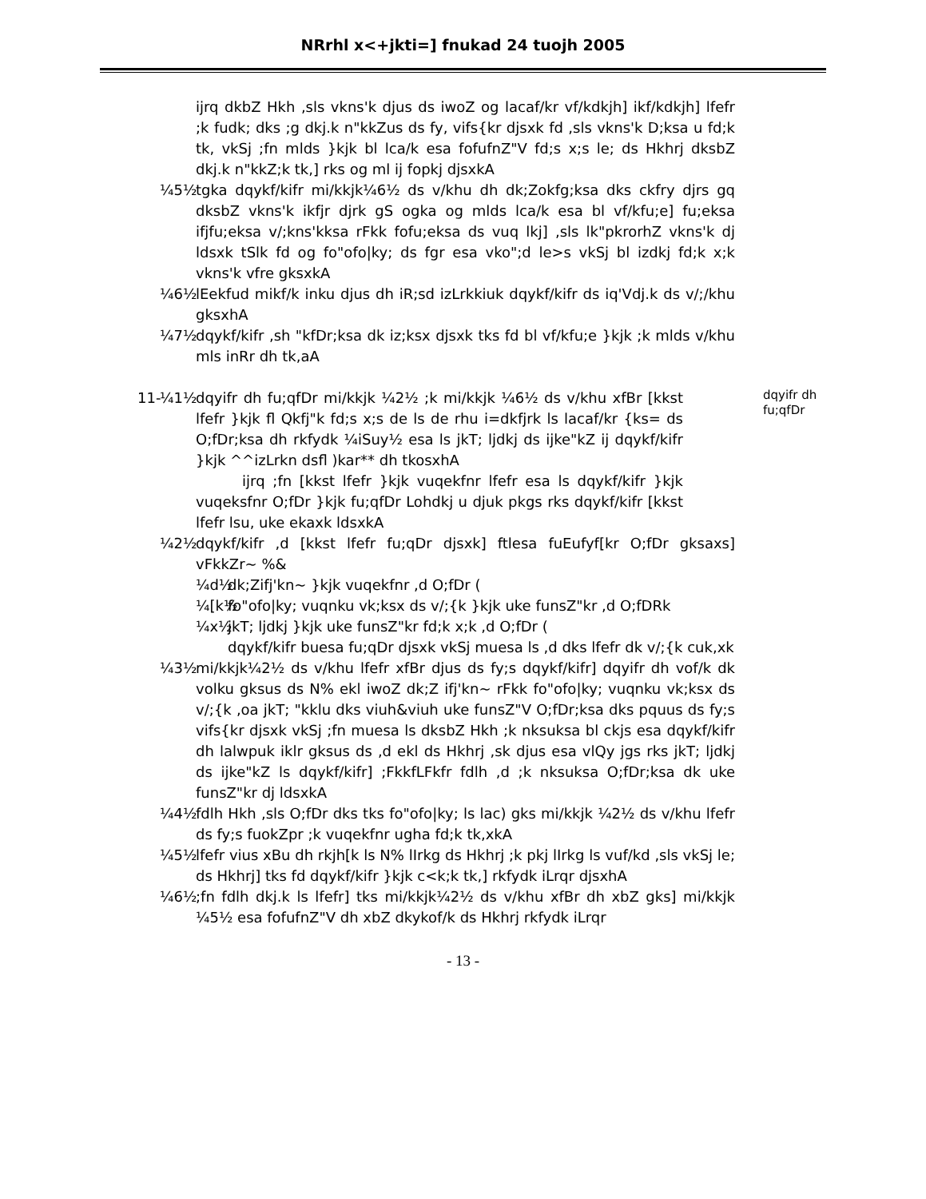NRrhl x<+jkti=] fnukad 24 tuojh 2005
ijrq dkbZ Hkh ,sls vkns'k djus ds iwoZ og lacaf/kr vf/kdkjh] ikf/kdkjh] lfefr ;k fudk; dks ;g dkj.k n"kkZus ds fy, vifs{kr djsxk fd ,sls vkns'k D;ksa u fd;k tk, vkSj ;fn mlds }kjk bl lca/k esa fofufnZ"V fd;s x;s le; ds Hkhrj dksbZ dkj.k n"kkZ;k tk,] rks og ml ij fopkj djsxkA
¼5½ tgka dqykf/kifr mi/kkjk¼6½ ds v/khu dh dk;Zokfg;ksa dks ckfry djrs gq dksbZ vkns'k ikfjr djrk gS ogka og mlds lca/k esa bl vf/kfu;e] fu;eksa ifjfu;eksa v/;kns'kksa rFkk fofu;eksa ds vuq lkj] ,sls lk"pkrorhZ vkns'k dj ldsxk tSlk fd og fo"ofo|ky; ds fgr esa vko";d le>s vkSj bl izdkj fd;k x;k vkns'k vfre gksxkA
¼6½ lEekfud mikf/k inku djus dh iR;sd izLrkkiuk dqykf/kifr ds iq'Vdj.k ds v/;/khu gksxhA
¼7½ dqykf/kifr ,sh "kfDr;ksa dk iz;ksx djsxk tks fd bl vf/kfu;e }kjk ;k mlds v/khu mls inRr dh tk,aA
11-
dqyifr dh fu;qfDr
¼1½ dqyifr dh fu;qfDr mi/kkjk ¼2½ ;k mi/kkjk ¼6½ ds v/khu xfBr [kkst lfefr }kjk fl Qkfj"k fd;s x;s de ls de rhu i=dkfjrk ls lacaf/kr {ks= ds O;fDr;ksa dh rkfydk ¼iSuy½ esa ls jkT; ljdkj ds ijke"kZ ij dqykf/kifr }kjk ^^izLrkn dsfl )kar** dh tkosxhA
ijrq ;fn [kkst lfefr }kjk vuqekfnr lfefr esa ls dqykf/kifr }kjk vuqeksfnr O;fDr }kjk fu;qfDr Lohdkj u djuk pkgs rks dqykf/kifr [kkst lfefr lsu, uke ekaxk ldsxkA
¼2½ dqykf/kifr ,d [kkst lfefr fu;qDr djsxk] ftlesa fuEufyf[kr O;fDr gksaxs] vFkkZr~ %&
¼d½ dk;Zifj'kn~ }kjk vuqekfnr ,d O;fDr (
¼[k½
fo"ofo|ky; vuqnku vk;ksx ds v/;{k }kjk uke funsZ"kr ,d O;fDRk
¼x½ jkT; ljdkj }kjk uke funsZ"kr fd;k x;k ,d O;fDr (
dqykf/kifr buesa fu;qDr djsxk vkSj muesa ls ,d dks lfefr dk v/;{k cuk,xk
¼3½ mi/kkjk¼2½ ds v/khu lfefr xfBr djus ds fy;s dqykf/kifr] dqyifr dh vof/k dk volku gksus ds N% ekl iwoZ dk;Z ifj'kn~ rFkk fo"ofo|ky; vuqnku vk;ksx ds v/;{k ,oa jkT; "kklu dks viuh&viuh uke funsZ"V O;fDr;ksa dks pquus ds fy;s vifs{kr djsxk vkSj ;fn muesa ls dksbZ Hkh ;k nksuksa bl ckjs esa dqykf/kifr dh lalwpuk iklr gksus ds ,d ekl ds Hkhrj ,sk djus esa vlQy jgs rks jkT; ljdkj ds ijke"kZ ls dqykf/kifr] ;FkkfLFkfr fdlh ,d ;k nksuksa O;fDr;ksa dk uke funsZ"kr dj ldsxkA
¼4½ fdlh Hkh ,sls O;fDr dks tks fo"ofo|ky; ls lac) gks mi/kkjk ¼2½ ds v/khu lfefr ds fy;s fuokZpr ;k vuqekfnr ugha fd;k tk,xkA
¼5½ lfefr vius xBu dh rkjh[k ls N% lIrkg ds Hkhrj ;k pkj lIrkg ls vuf/kd ,sls vkSj le; ds Hkhrj] tks fd dqykf/kifr }kjk c<k;k tk,] rkfydk iLrqr djsxhA
¼6½ ;fn fdlh dkj.k ls lfefr] tks mi/kkjk¼2½ ds v/khu xfBr dh xbZ gks] mi/kkjk ¼5½ esa fofufnZ"V dh xbZ dkykof/k ds Hkhrj rkfydk iLrqr
- 13 -